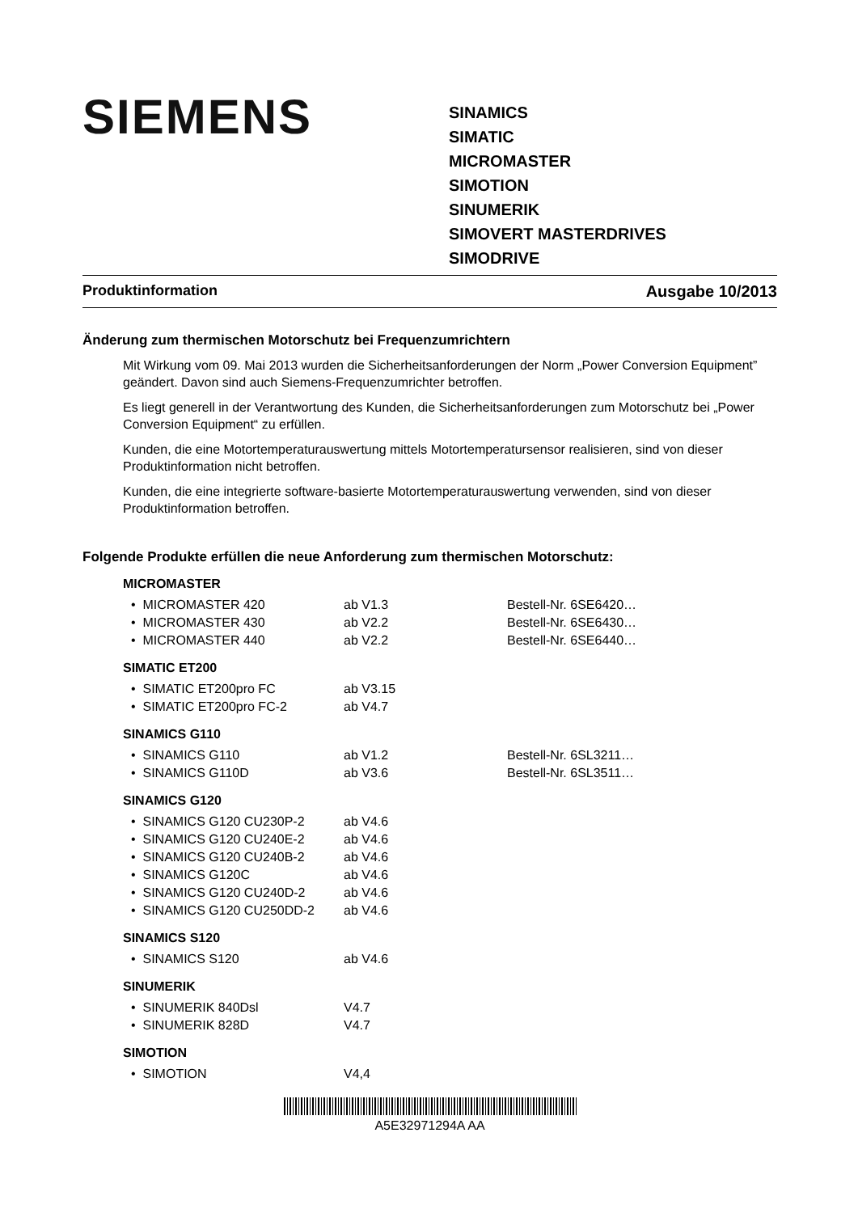SIEMENS
SINAMICS
SIMATIC
MICROMASTER
SIMOTION
SINUMERIK
SIMOVERT MASTERDRIVES
SIMODRIVE
Produktinformation Ausgabe 10/2013
Änderung zum thermischen Motorschutz bei Frequenzumrichtern
Mit Wirkung vom 09. Mai 2013 wurden die Sicherheitsanforderungen der Norm „Power Conversion Equipment” geändert. Davon sind auch Siemens-Frequenzumrichter betroffen.
Es liegt generell in der Verantwortung des Kunden, die Sicherheitsanforderungen zum Motorschutz bei „Power Conversion Equipment“ zu erfüllen.
Kunden, die eine Motortemperaturauswertung mittels Motortemperatursensor realisieren, sind von dieser Produktinformation nicht betroffen.
Kunden, die eine integrierte software-basierte Motortemperaturauswertung verwenden, sind von dieser Produktinformation betroffen.
Folgende Produkte erfüllen die neue Anforderung zum thermischen Motorschutz:
MICROMASTER
| • MICROMASTER 420 | ab V1.3 | Bestell-Nr. 6SE6420… |
| • MICROMASTER 430 | ab V2.2 | Bestell-Nr. 6SE6430… |
| • MICROMASTER 440 | ab V2.2 | Bestell-Nr. 6SE6440… |
SIMATIC ET200
| • SIMATIC ET200pro FC | ab V3.15 | |
| • SIMATIC ET200pro FC-2 | ab V4.7 | |
SINAMICS G110
| • SINAMICS G110 | ab V1.2 | Bestell-Nr. 6SL3211… |
| • SINAMICS G110D | ab V3.6 | Bestell-Nr. 6SL3511… |
SINAMICS G120
| • SINAMICS G120 CU230P-2 | ab V4.6 |
| • SINAMICS G120 CU240E-2 | ab V4.6 |
| • SINAMICS G120 CU240B-2 | ab V4.6 |
| • SINAMICS G120C | ab V4.6 |
| • SINAMICS G120 CU240D-2 | ab V4.6 |
| • SINAMICS G120 CU250DD-2 | ab V4.6 |
SINAMICS S120
| • SINAMICS S120 | ab V4.6 |
SINUMERIK
| • SINUMERIK 840Dsl | V4.7 |
| • SINUMERIK 828D | V4.7 |
SIMOTION
| • SIMOTION | V4,4 |
A5E32971294A AA